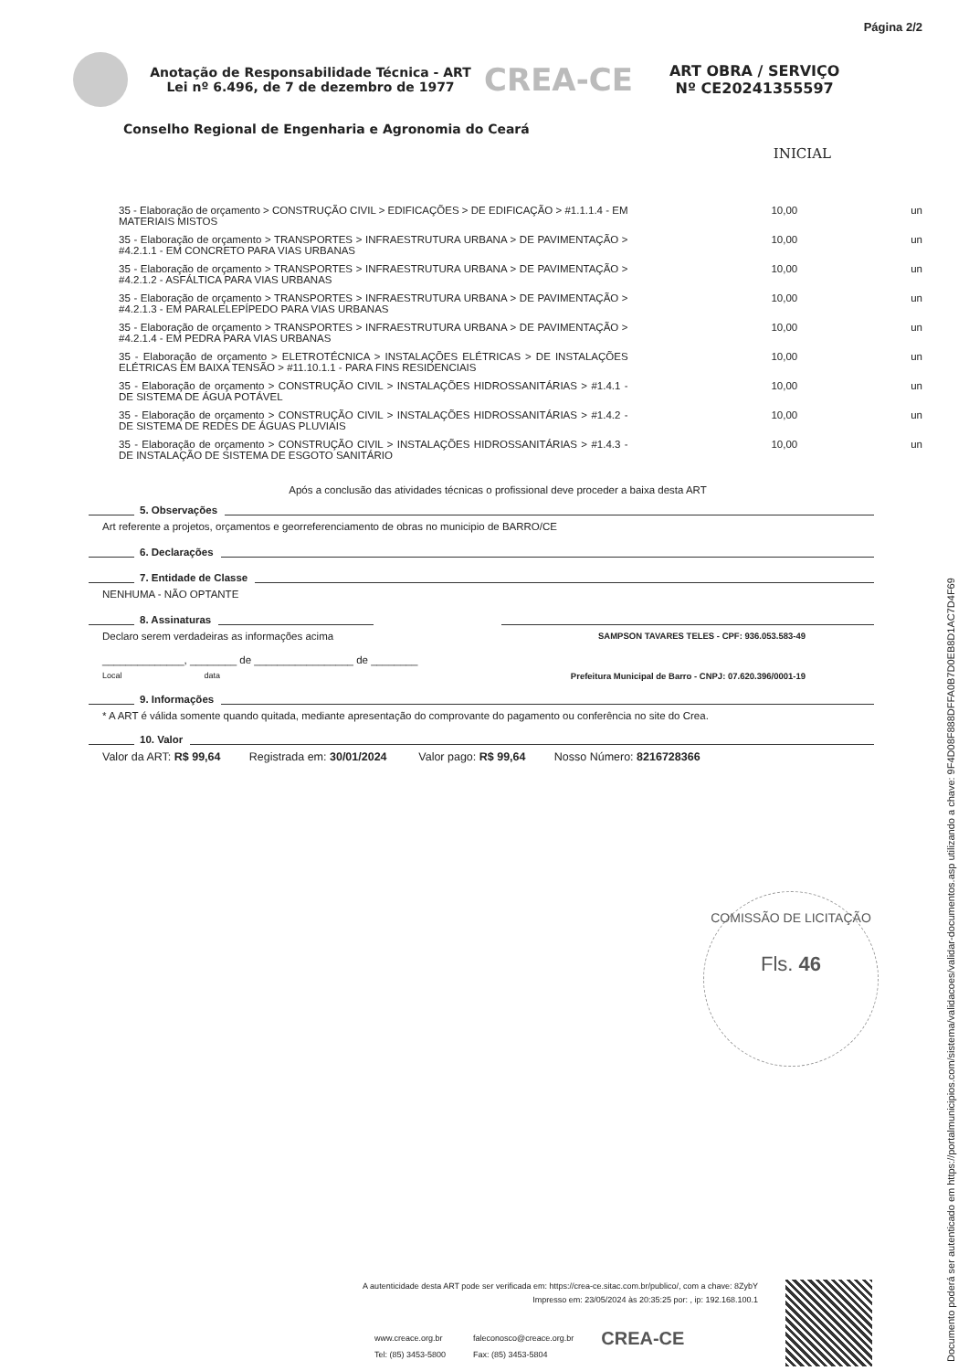Página 2/2
Anotação de Responsabilidade Técnica - ART
Lei nº 6.496, de 7 de dezembro de 1977
CREA-CE
ART OBRA / SERVIÇO
Nº CE20241355597
Conselho Regional de Engenharia e Agronomia do Ceará
INICIAL
| 35 - Elaboração de orçamento > CONSTRUÇÃO CIVIL > EDIFICAÇÕES > DE EDIFICAÇÃO > #1.1.1.4 - EM MATERIAIS MISTOS | 10,00 | un |
| 35 - Elaboração de orçamento > TRANSPORTES > INFRAESTRUTURA URBANA > DE PAVIMENTAÇÃO > #4.2.1.1 - EM CONCRETO PARA VIAS URBANAS | 10,00 | un |
| 35 - Elaboração de orçamento > TRANSPORTES > INFRAESTRUTURA URBANA > DE PAVIMENTAÇÃO > #4.2.1.2 - ASFÁLTICA PARA VIAS URBANAS | 10,00 | un |
| 35 - Elaboração de orçamento > TRANSPORTES > INFRAESTRUTURA URBANA > DE PAVIMENTAÇÃO > #4.2.1.3 - EM PARALELEPÍPEDO PARA VIAS URBANAS | 10,00 | un |
| 35 - Elaboração de orçamento > TRANSPORTES > INFRAESTRUTURA URBANA > DE PAVIMENTAÇÃO > #4.2.1.4 - EM PEDRA PARA VIAS URBANAS | 10,00 | un |
| 35 - Elaboração de orçamento > ELETROTÉCNICA > INSTALAÇÕES ELÉTRICAS > DE INSTALAÇÕES ELÉTRICAS EM BAIXA TENSÃO > #11.10.1.1 - PARA FINS RESIDENCIAIS | 10,00 | un |
| 35 - Elaboração de orçamento > CONSTRUÇÃO CIVIL > INSTALAÇÕES HIDROSSANITÁRIAS > #1.4.1 - DE SISTEMA DE ÁGUA POTÁVEL | 10,00 | un |
| 35 - Elaboração de orçamento > CONSTRUÇÃO CIVIL > INSTALAÇÕES HIDROSSANITÁRIAS > #1.4.2 - DE SISTEMA DE REDES DE ÁGUAS PLUVIAIS | 10,00 | un |
| 35 - Elaboração de orçamento > CONSTRUÇÃO CIVIL > INSTALAÇÕES HIDROSSANITÁRIAS > #1.4.3 - DE INSTALAÇÃO DE SISTEMA DE ESGOTO SANITÁRIO | 10,00 | un |
Após a conclusão das atividades técnicas o profissional deve proceder a baixa desta ART
5. Observações
Art referente a projetos, orçamentos e georreferenciamento de obras no municipio de BARRO/CE
6. Declarações
7. Entidade de Classe
NENHUMA - NÃO OPTANTE
8. Assinaturas
Declaro serem verdadeiras as informações acima SAMPSON TAVARES TELES - CPF: 936.053.583-49
______________, ________ de _________________ de ________
Local data Prefeitura Municipal de Barro - CNPJ: 07.620.396/0001-19
9. Informações
* A ART é válida somente quando quitada, mediante apresentação do comprovante do pagamento ou conferência no site do Crea.
10. Valor
Valor da ART: R$ 99,64 Registrada em: 30/01/2024 Valor pago: R$ 99,64 Nosso Número: 8216728366
COMISSÃO DE LICITAÇÃO
Fls. 46
A autenticidade desta ART pode ser verificada em: https://crea-ce.sitac.com.br/publico/, com a chave: 8ZybY
Impresso em: 23/05/2024 às 20:35:25 por: , ip: 192.168.100.1
www.creace.org.br
Tel: (85) 3453-5800
faleconosco@creace.org.br
Fax: (85) 3453-5804
CREA-CE
Documento poderá ser autenticado em https://portalmunicipios.com/sistema/validacoes/validar-documentos.asp utilizando a chave: 9F4D08F888DFFA0B7D0EB8D1AC7D4F69